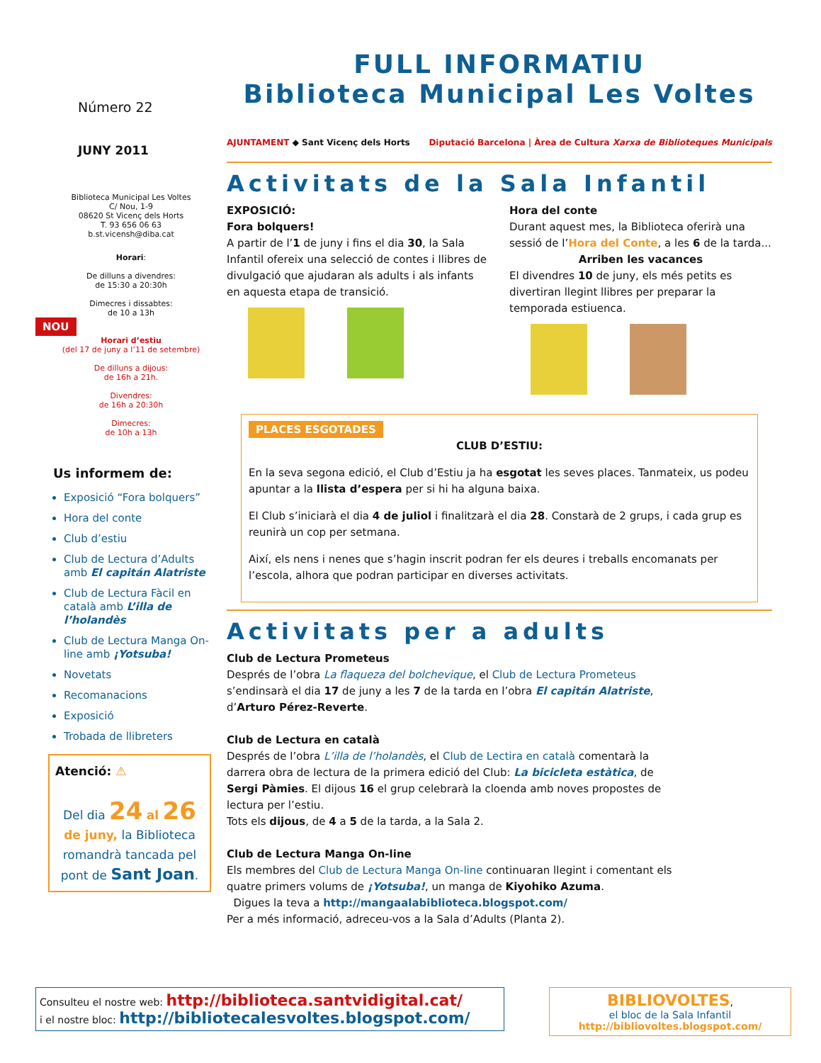Número 22
JUNY 2011
Biblioteca Municipal Les Voltes
C/ Nou, 1-9
08620 St Vicenç dels Horts
T. 93 656 06 63
b.st.vicensh@diba.cat
Horari:
De dilluns a divendres:
de 15:30 a 20:30h
Dimecres i dissabtes:
de 10 a 13h
NOU
Horari d’estiu
(del 17 de juny a l’11 de setembre)
De dilluns a dijous:
de 16h a 21h.
Divendres:
de 16h a 20:30h
Dimecres:
de 10h a 13h
Us informem de:
Exposició “Fora bolquers”
Hora del conte
Club d’estiu
Club de Lectura d’Adults amb El capitán Alatriste
Club de Lectura Fàcil en català amb L’illa de l’holandès
Club de Lectura Manga On-line amb ¡Yotsuba!
Novetats
Recomanacions
Exposició
Trobada de llibreters
Atenció: ⚠
Del dia 24 al 26
de juny, la Biblioteca romandrà tancada pel pont de Sant Joan.
FULL INFORMATIU
Biblioteca Municipal Les Voltes
AJUNTAMENT ◆ Sant Vicenç dels Horts Diputació Barcelona | Àrea de Cultura Xarxa de Biblioteques Municipals
Activitats de la Sala Infantil
EXPOSICIÓ:
Fora bolquers!
A partir de l’1 de juny i fins el dia 30, la Sala Infantil ofereix una selecció de contes i llibres de divulgació que ajudaran als adults i als infants en aquesta etapa de transició.
Hora del conte
Durant aquest mes, la Biblioteca oferirà una sessió de l’Hora del Conte, a les 6 de la tarda...
Arriben les vacances
El divendres 10 de juny, els més petits es divertiran llegint llibres per preparar la temporada estiuenca.
PLACES ESGOTADES
CLUB D’ESTIU:
En la seva segona edició, el Club d’Estiu ja ha esgotat les seves places. Tanmateix, us podeu apuntar a la llista d’espera per si hi ha alguna baixa.
El Club s’iniciarà el dia 4 de juliol i finalitzarà el dia 28. Constarà de 2 grups, i cada grup es reunirà un cop per setmana.
Així, els nens i nenes que s’hagin inscrit podran fer els deures i treballs encomanats per l’escola, alhora que podran participar en diverses activitats.
Activitats per a adults
Club de Lectura Prometeus
Després de l’obra La flaqueza del bolchevique, el Club de Lectura Prometeus s’endinsarà el dia 17 de juny a les 7 de la tarda en l’obra El capitán Alatriste, d’Arturo Pérez-Reverte.
Club de Lectura en català
Després de l’obra L’illa de l’holandès, el Club de Lectira en català comentarà la darrera obra de lectura de la primera edició del Club: La bicicleta estàtica, de Sergi Pàmies. El dijous 16 el grup celebrarà la cloenda amb noves propostes de lectura per l’estiu.
Tots els dijous, de 4 a 5 de la tarda, a la Sala 2.
Club de Lectura Manga On-line
Els membres del Club de Lectura Manga On-line continuaran llegint i comentant els quatre primers volums de ¡Yotsuba!, un manga de Kiyohiko Azuma.
Digues la teva a http://mangaalabiblioteca.blogspot.com/
Per a més informació, adreceu-vos a la Sala d’Adults (Planta 2).
Consulteu el nostre web: http://biblioteca.santvidigital.cat/
i el nostre bloc: http://bibliotecalesvoltes.blogspot.com/
BIBLIOVOLTES,
el bloc de la Sala Infantil
http://bibliovoltes.blogspot.com/